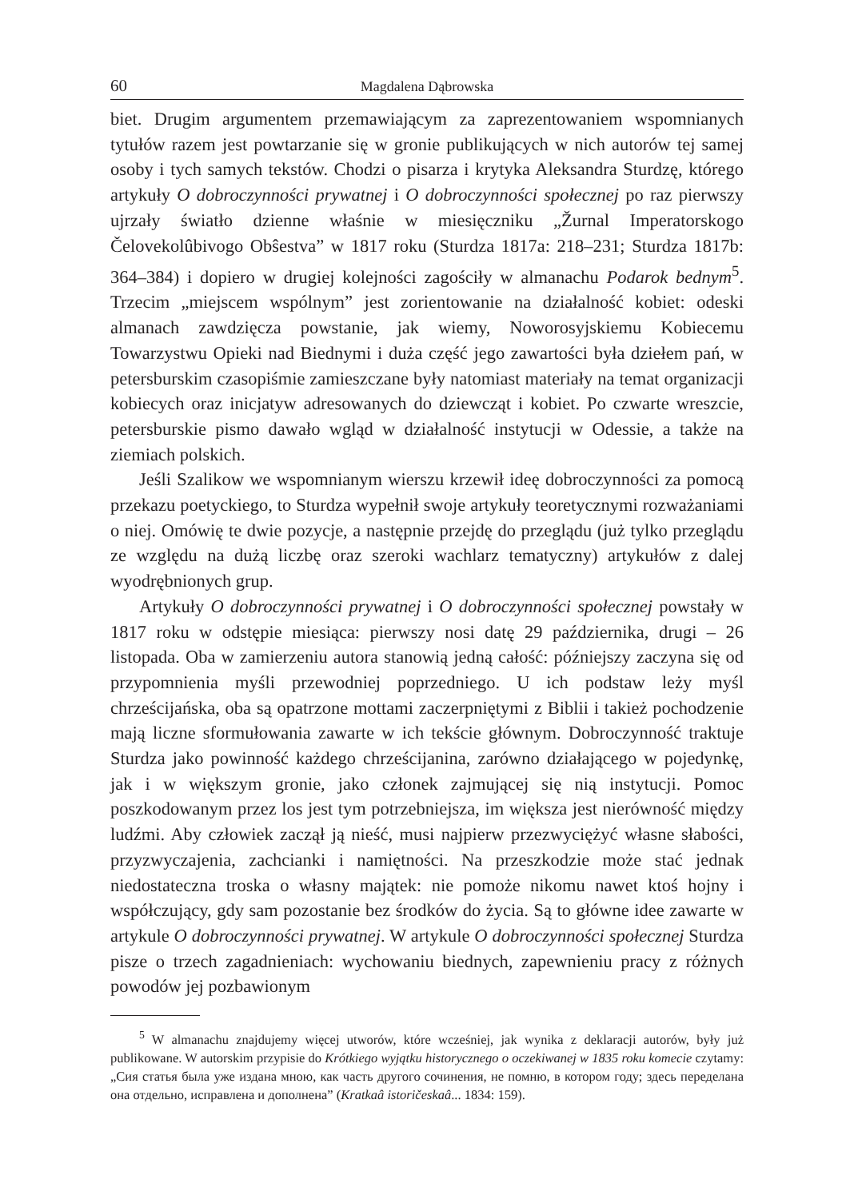60 Magdalena Dąbrowska
biet. Drugim argumentem przemawiającym za zaprezentowaniem wspomnianych tytułów razem jest powtarzanie się w gronie publikujących w nich autorów tej samej osoby i tych samych tekstów. Chodzi o pisarza i krytyka Aleksandra Sturdzę, którego artykuły O dobroczynności prywatnej i O dobroczynności społecznej po raz pierwszy ujrzały światło dzienne właśnie w miesięczniku „Žurnal Imperatorskogo Čelovekolûbivogo Obŝestva” w 1817 roku (Sturdza 1817a: 218–231; Sturdza 1817b: 364–384) i dopiero w drugiej kolejności zagościły w almanachu Podarok bednym<sup>5</sup>. Trzecim „miejscem wspólnym” jest zorientowanie na działalność kobiet: odeski almanach zawdzięcza powstanie, jak wiemy, Noworosyjskiemu Kobiecemu Towarzystwu Opieki nad Biednymi i duża część jego zawartości była dziełem pań, w petersburskim czasopiśmie zamieszczane były natomiast materiały na temat organizacji kobiecych oraz inicjatyw adresowanych do dziewcząt i kobiet. Po czwarte wreszcie, petersburskie pismo dawało wgląd w działalność instytucji w Odessie, a także na ziemiach polskich.
Jeśli Szalikow we wspomnianym wierszu krzewił ideę dobroczynności za pomocą przekazu poetyckiego, to Sturdza wypełnił swoje artykuły teoretycznymi rozważaniami o niej. Omówię te dwie pozycje, a następnie przejdę do przeglądu (już tylko przeglądu ze względu na dużą liczbę oraz szeroki wachlarz tematyczny) artykułów z dalej wyodrębnionych grup.
Artykuły O dobroczynności prywatnej i O dobroczynności społecznej powstały w 1817 roku w odstępie miesiąca: pierwszy nosi datę 29 października, drugi – 26 listopada. Oba w zamierzeniu autora stanowią jedną całość: późniejszy zaczyna się od przypomnienia myśli przewodniej poprzedniego. U ich podstaw leży myśl chrześcijańska, oba są opatrzone mottami zaczerpniętymi z Biblii i takież pochodzenie mają liczne sformułowania zawarte w ich tekście głównym. Dobroczynność traktuje Sturdza jako powinność każdego chrześcijanina, zarówno działającego w pojedynkę, jak i w większym gronie, jako członek zajmującej się nią instytucji. Pomoc poszkodowanym przez los jest tym potrzebniejsza, im większa jest nierówność między ludźmi. Aby człowiek zaczął ją nieść, musi najpierw przezwyciężyć własne słabości, przyzwyczajenia, zachcianki i namiętności. Na przeszkodzie może stać jednak niedostateczna troska o własny majątek: nie pomoże nikomu nawet ktoś hojny i współczujący, gdy sam pozostanie bez środków do życia. Są to główne idee zawarte w artykule O dobroczynności prywatnej. W artykule O dobroczynności społecznej Sturdza pisze o trzech zagadnieniach: wychowaniu biednych, zapewnieniu pracy z różnych powodów jej pozbawionym
<sup>5</sup> W almanachu znajdujemy więcej utworów, które wcześniej, jak wynika z deklaracji autorów, były już publikowane. W autorskim przypisie do Krótkiego wyjątku historycznego o oczekiwanej w 1835 roku komecie czytamy: „Сия статья была уже издана мною, как часть другого сочинения, не помню, в котором году; здесь переделана она отдельно, исправлена и дополнена” (Kratkaâ istoričeskaâ... 1834: 159).